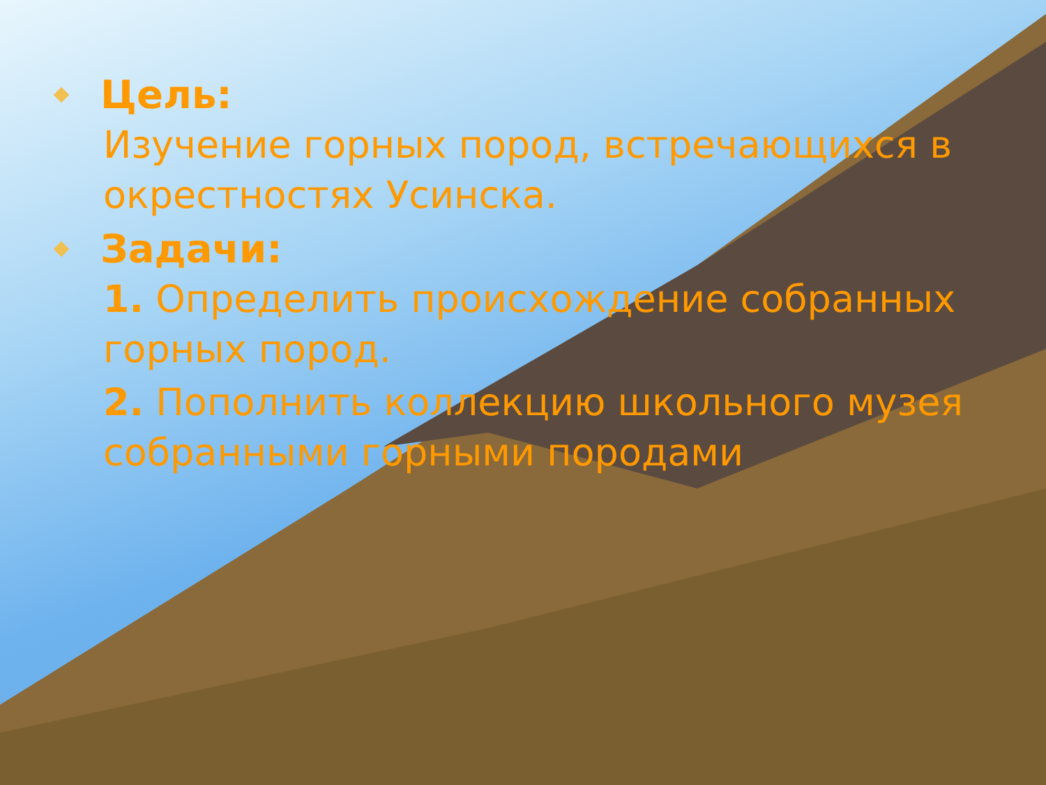Цель:
Изучение горных пород, встречающихся в окрестностях Усинска.
Задачи:
1. Определить происхождение собранных горных пород.
2. Пополнить коллекцию школьного музея собранными горными породами